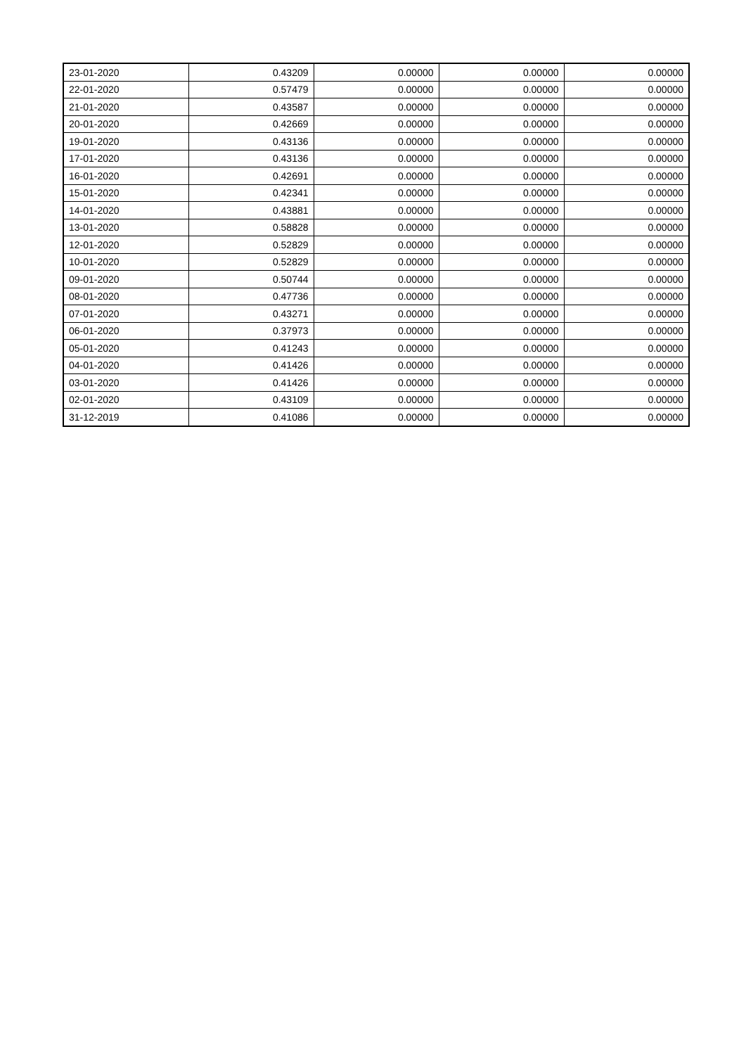| 23-01-2020 | 0.43209 | 0.00000 | 0.00000 | 0.00000 |
| 22-01-2020 | 0.57479 | 0.00000 | 0.00000 | 0.00000 |
| 21-01-2020 | 0.43587 | 0.00000 | 0.00000 | 0.00000 |
| 20-01-2020 | 0.42669 | 0.00000 | 0.00000 | 0.00000 |
| 19-01-2020 | 0.43136 | 0.00000 | 0.00000 | 0.00000 |
| 17-01-2020 | 0.43136 | 0.00000 | 0.00000 | 0.00000 |
| 16-01-2020 | 0.42691 | 0.00000 | 0.00000 | 0.00000 |
| 15-01-2020 | 0.42341 | 0.00000 | 0.00000 | 0.00000 |
| 14-01-2020 | 0.43881 | 0.00000 | 0.00000 | 0.00000 |
| 13-01-2020 | 0.58828 | 0.00000 | 0.00000 | 0.00000 |
| 12-01-2020 | 0.52829 | 0.00000 | 0.00000 | 0.00000 |
| 10-01-2020 | 0.52829 | 0.00000 | 0.00000 | 0.00000 |
| 09-01-2020 | 0.50744 | 0.00000 | 0.00000 | 0.00000 |
| 08-01-2020 | 0.47736 | 0.00000 | 0.00000 | 0.00000 |
| 07-01-2020 | 0.43271 | 0.00000 | 0.00000 | 0.00000 |
| 06-01-2020 | 0.37973 | 0.00000 | 0.00000 | 0.00000 |
| 05-01-2020 | 0.41243 | 0.00000 | 0.00000 | 0.00000 |
| 04-01-2020 | 0.41426 | 0.00000 | 0.00000 | 0.00000 |
| 03-01-2020 | 0.41426 | 0.00000 | 0.00000 | 0.00000 |
| 02-01-2020 | 0.43109 | 0.00000 | 0.00000 | 0.00000 |
| 31-12-2019 | 0.41086 | 0.00000 | 0.00000 | 0.00000 |